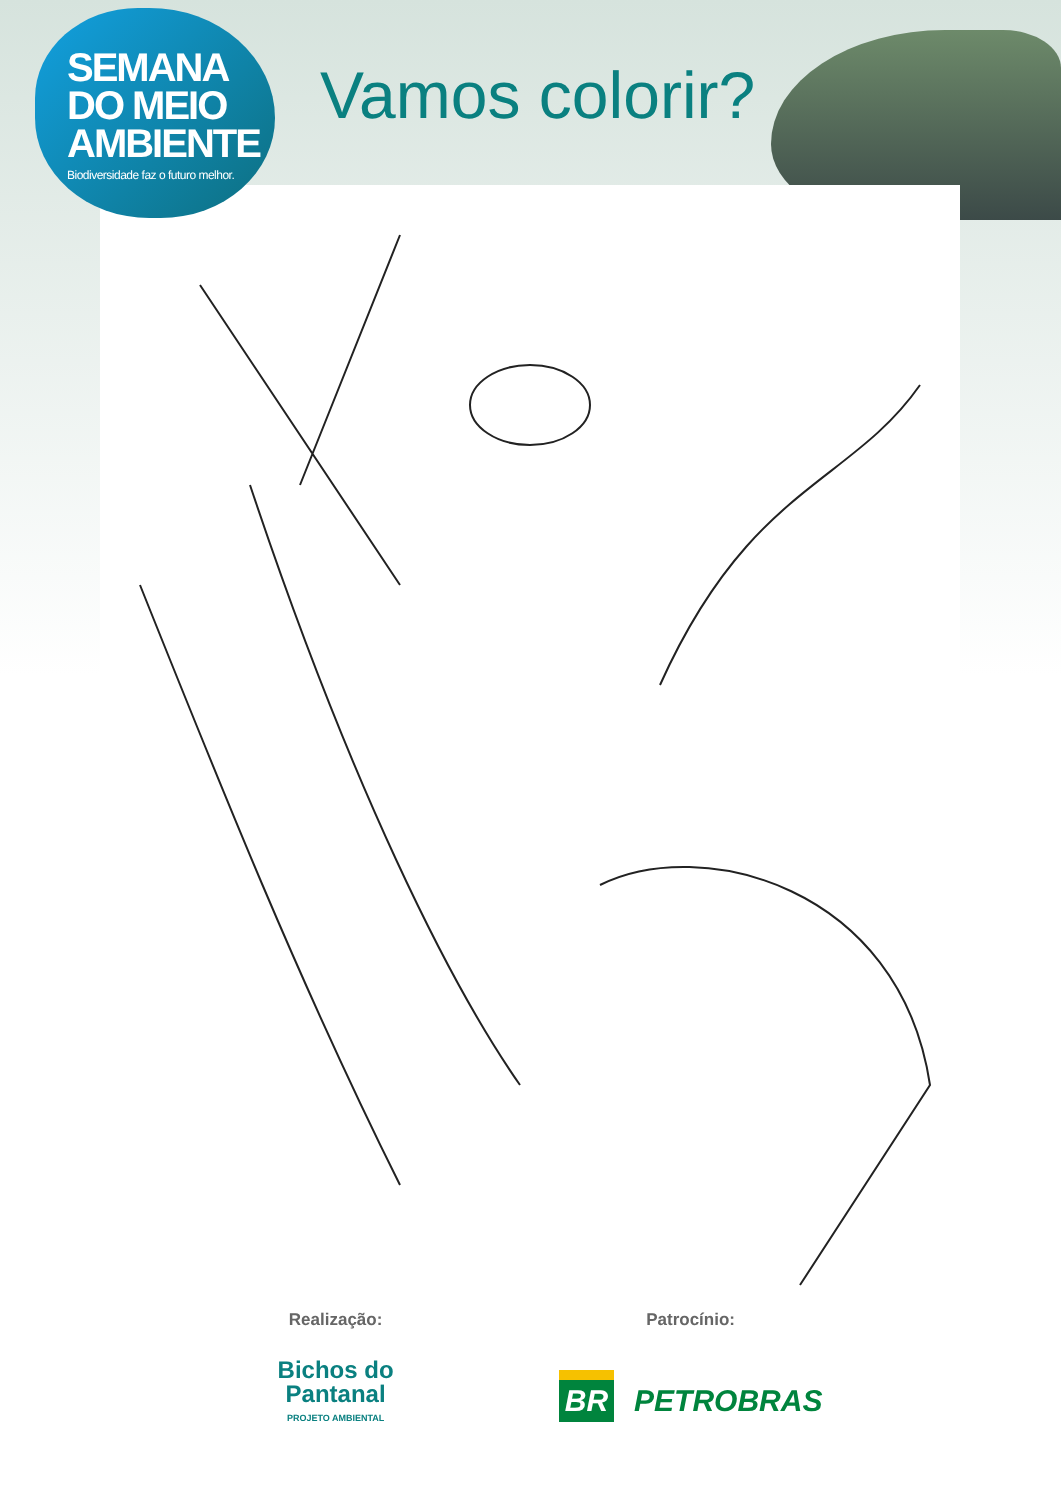SEMANA
DO MEIO
AMBIENTE
Biodiversidade faz o futuro melhor.
Vamos colorir?
Realização:
Bichos do
Pantanal
PROJETO AMBIENTAL
Patrocínio:
BR PETROBRAS